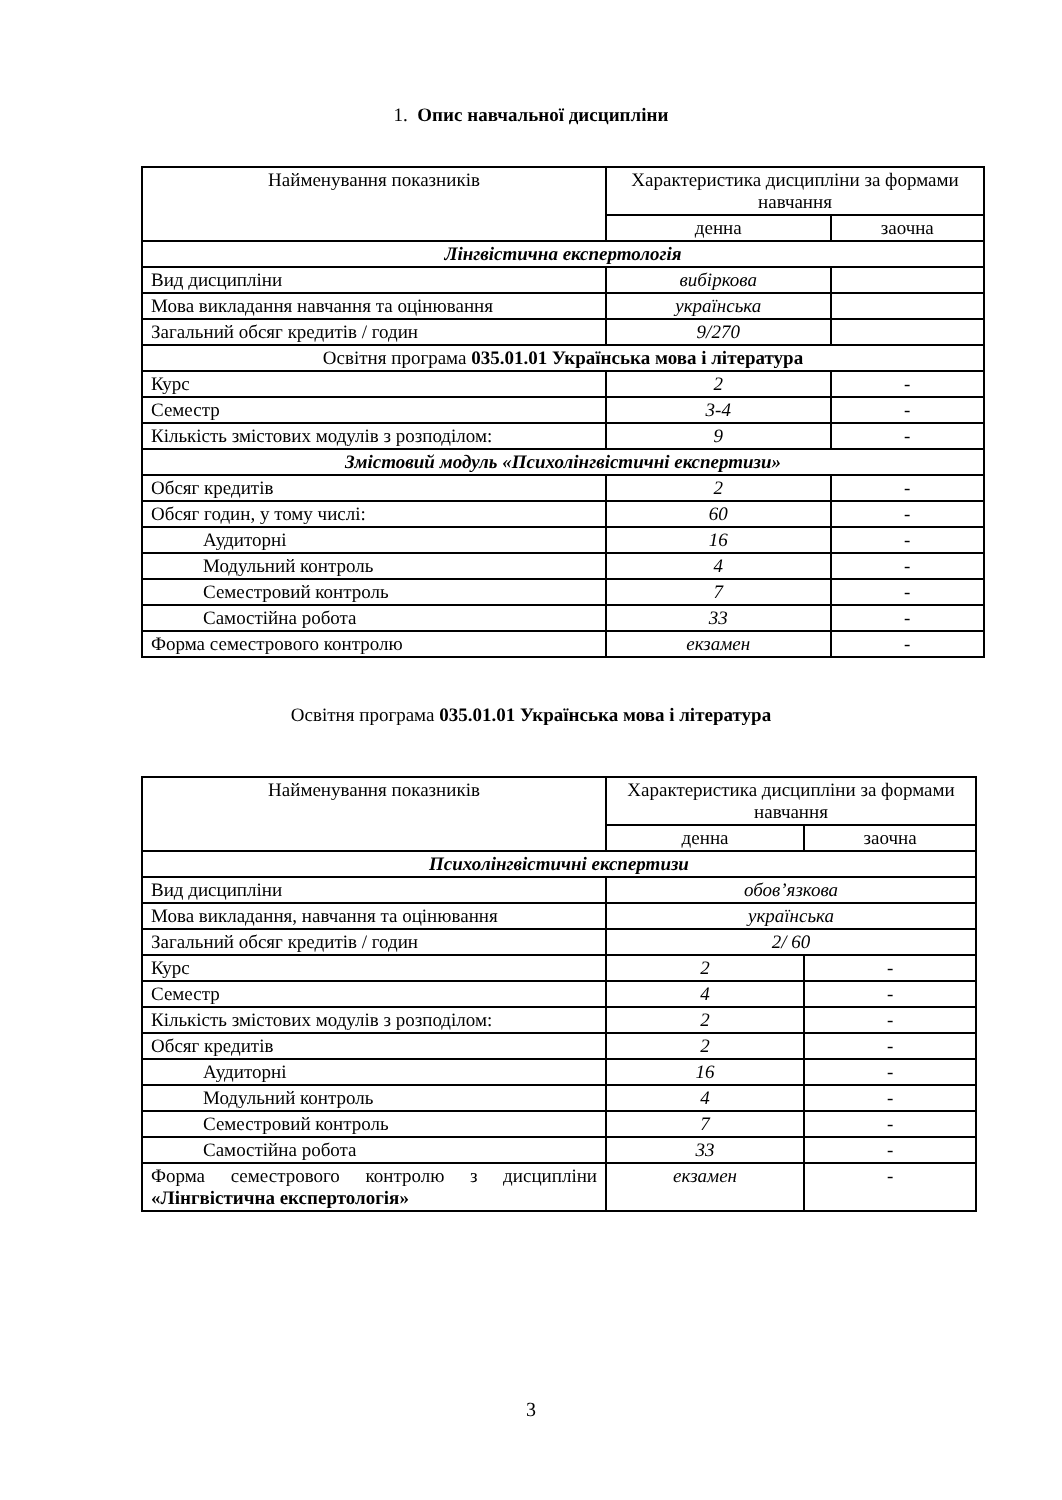1. Опис навчальної дисципліни
| Найменування показників | Характеристика дисципліни за формами навчання | |
| | денна | заочна |
| Лінгвістична експертологія | | |
| Вид дисципліни | вибіркова | |
| Мова викладання навчання та оцінювання | українська | |
| Загальний обсяг кредитів / годин | 9/270 | |
| Освітня програма 035.01.01 Українська мова і література | | |
| Курс | 2 | - |
| Семестр | 3-4 | - |
| Кількість змістових модулів з розподілом: | 9 | - |
| Змістовий модуль «Психолінгвістичні експертизи» | | |
| Обсяг кредитів | 2 | - |
| Обсяг годин, у тому числі: | 60 | - |
| Аудиторні | 16 | - |
| Модульний контроль | 4 | - |
| Семестровий контроль | 7 | - |
| Самостійна робота | 33 | - |
| Форма семестрового контролю | екзамен | - |
Освітня програма 035.01.01 Українська мова і література
| Найменування показників | Характеристика дисципліни за формами навчання | |
| | денна | заочна |
| Психолінгвістичні експертизи | | |
| Вид дисципліни | обов’язкова | |
| Мова викладання, навчання та оцінювання | українська | |
| Загальний обсяг кредитів / годин | 2/ 60 | |
| Курс | 2 | - |
| Семестр | 4 | - |
| Кількість змістових модулів з розподілом: | 2 | - |
| Обсяг кредитів | 2 | - |
| Аудиторні | 16 | - |
| Модульний контроль | 4 | - |
| Семестровий контроль | 7 | - |
| Самостійна робота | 33 | - |
| Форма семестрового контролю з дисципліни «Лінгвістична експертологія» | екзамен | - |
3